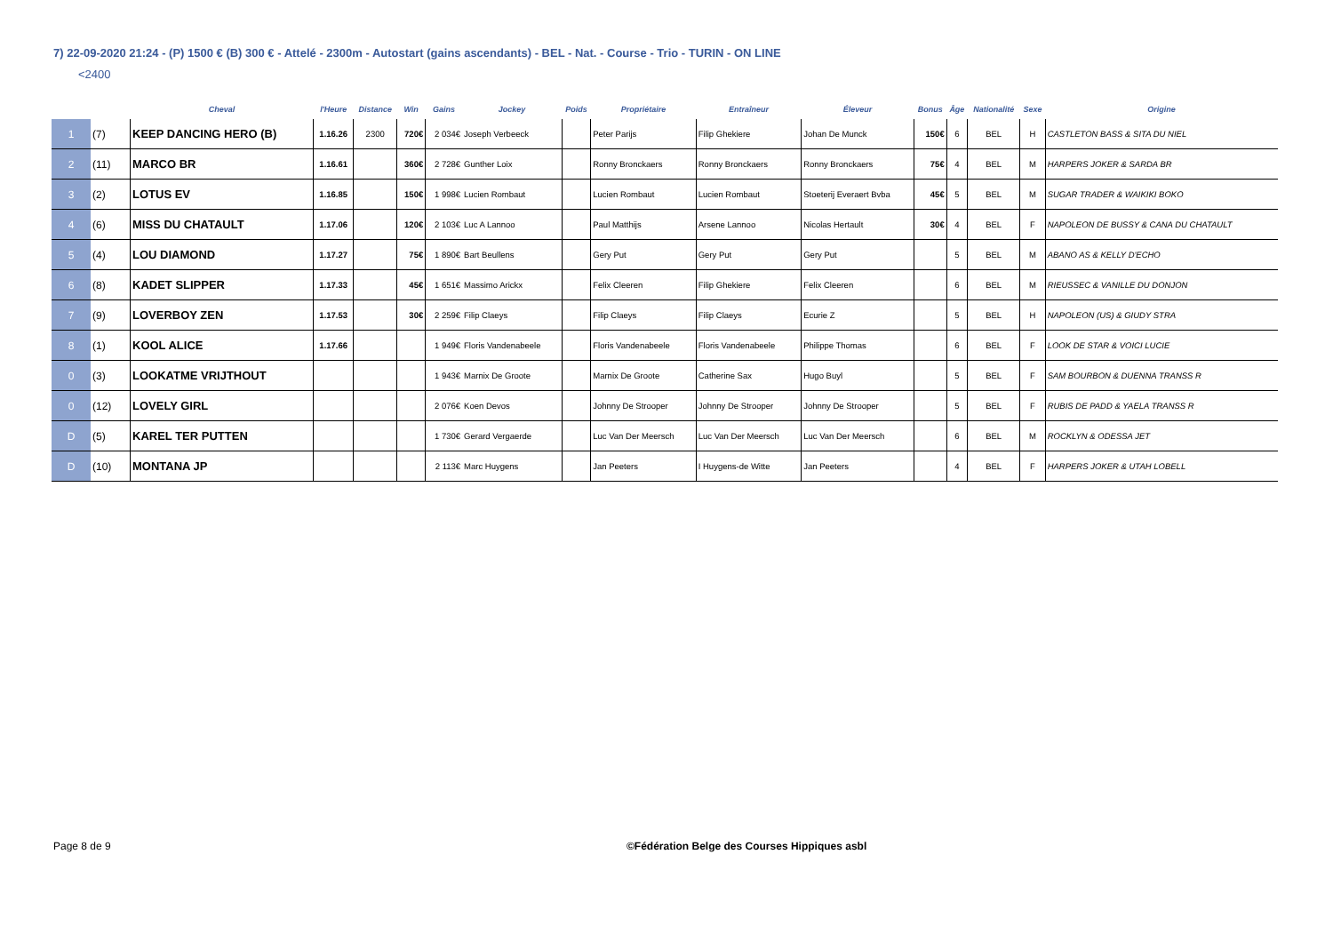7) 22-09-2020 21:24 - (P) 1500 € (B) 300 € - Attelé - 2300m - Autostart (gains ascendants) - BEL - Nat. - Course - Trio - TURIN - ON LINE
<2400
| | | Cheval | l'Heure | Distance | Win | Gains | Jockey | Poids | Propriétaire | Entraîneur | Éleveur | Bonus | Âge | Nationalité | Sexe | Origine |
| --- | --- | --- | --- | --- | --- | --- | --- | --- | --- | --- | --- | --- | --- | --- | --- | --- |
| 1 | (7) | KEEP DANCING HERO (B) | 1.16.26 | 2300 | 720€ | 2 034€ | Joseph Verbeeck | | Peter Parijs | Filip Ghekiere | Johan De Munck | 150€ | 6 | BEL | H | CASTLETON BASS & SITA DU NIEL |
| 2 | (11) | MARCO BR | 1.16.61 | | 360€ | 2 728€ | Gunther Loix | | Ronny Bronckaers | Ronny Bronckaers | Ronny Bronckaers | 75€ | 4 | BEL | M | HARPERS JOKER & SARDA BR |
| 3 | (2) | LOTUS EV | 1.16.85 | | 150€ | 1 998€ | Lucien Rombaut | | Lucien Rombaut | Lucien Rombaut | Stoeterij Everaert Bvba | 45€ | 5 | BEL | M | SUGAR TRADER & WAIKIKI BOKO |
| 4 | (6) | MISS DU CHATAULT | 1.17.06 | | 120€ | 2 103€ | Luc A Lannoo | | Paul Matthijs | Arsene Lannoo | Nicolas Hertault | 30€ | 4 | BEL | F | NAPOLEON DE BUSSY & CANA DU CHATAULT |
| 5 | (4) | LOU DIAMOND | 1.17.27 | | 75€ | 1 890€ | Bart Beullens | | Gery Put | Gery Put | Gery Put | | 5 | BEL | M | ABANO AS & KELLY D'ECHO |
| 6 | (8) | KADET SLIPPER | 1.17.33 | | 45€ | 1 651€ | Massimo Arickx | | Felix Cleeren | Filip Ghekiere | Felix Cleeren | | 6 | BEL | M | RIEUSSEC & VANILLE DU DONJON |
| 7 | (9) | LOVERBOY ZEN | 1.17.53 | | 30€ | 2 259€ | Filip Claeys | | Filip Claeys | Filip Claeys | Ecurie Z | | 5 | BEL | H | NAPOLEON (US) & GIUDY STRA |
| 8 | (1) | KOOL ALICE | 1.17.66 | | | 1 949€ | Floris Vandenabeele | | Floris Vandenabeele | Floris Vandenabeele | Philippe Thomas | | 6 | BEL | F | LOOK DE STAR & VOICI LUCIE |
| 0 | (3) | LOOKATME VRIJTHOUT | | | | 1 943€ | Marnix De Groote | | Marnix De Groote | Catherine Sax | Hugo Buyl | | 5 | BEL | F | SAM BOURBON & DUENNA TRANSS R |
| 0 | (12) | LOVELY GIRL | | | | 2 076€ | Koen Devos | | Johnny De Strooper | Johnny De Strooper | Johnny De Strooper | | 5 | BEL | F | RUBIS DE PADD & YAELA TRANSS R |
| D | (5) | KAREL TER PUTTEN | | | | 1 730€ | Gerard Vergaerde | | Luc Van Der Meersch | Luc Van Der Meersch | Luc Van Der Meersch | | 6 | BEL | M | ROCKLYN & ODESSA JET |
| D | (10) | MONTANA JP | | | | 2 113€ | Marc Huygens | | Jan Peeters | I Huygens-de Witte | Jan Peeters | | 4 | BEL | F | HARPERS JOKER & UTAH LOBELL |
Page 8 de 9
©Fédération Belge des Courses Hippiques asbl